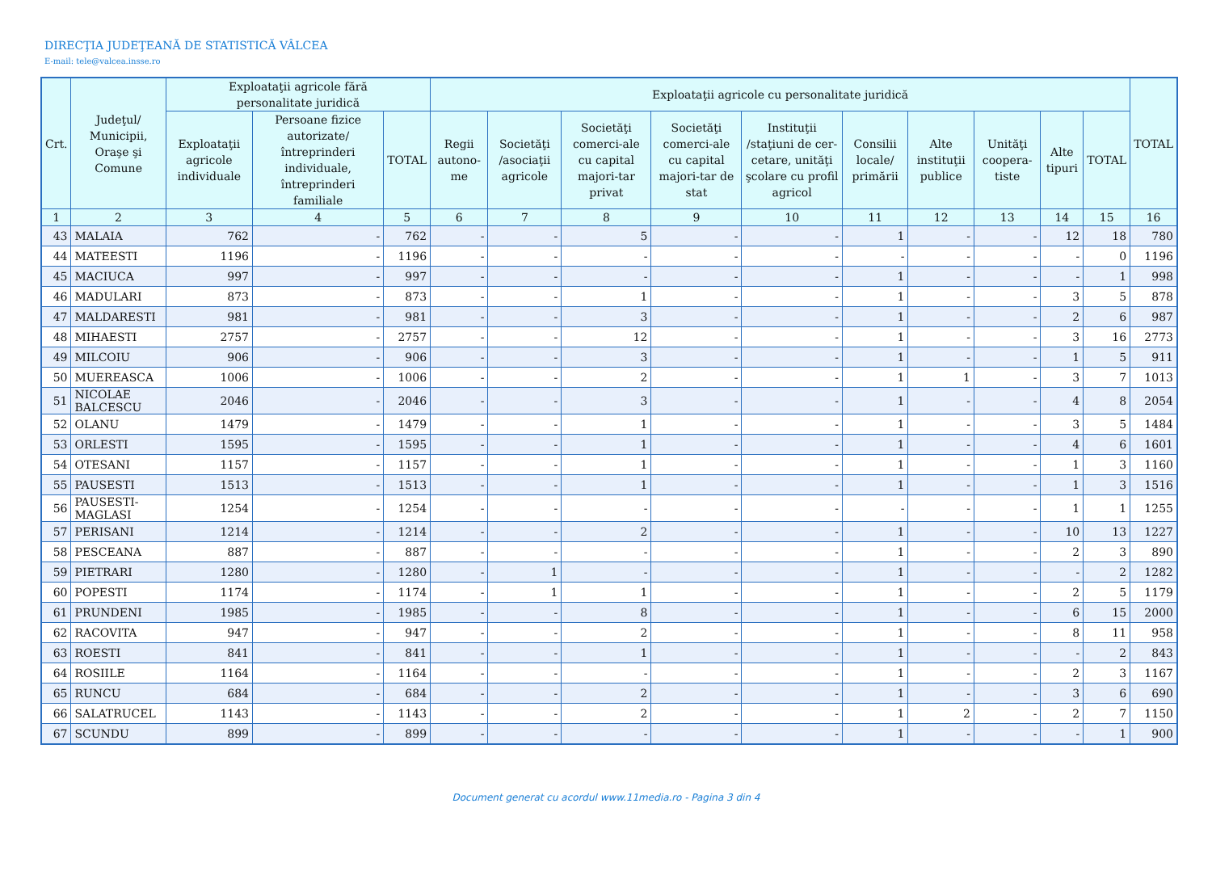DIRECŢIA JUDEŢEANĂ DE STATISTICĂ VÂLCEA
E-mail: tele@valcea.insse.ro
| Crt. | Judeţul/ Municipii, Oraşe şi Comune | Exploataţii agricole fără personalitate juridică | | | Exploataţii agricole cu personalitate juridică | | | | | | | | | | TOTAL |
| --- | --- | --- | --- | --- | --- | --- | --- | --- | --- | --- | --- | --- | --- | --- | --- |
| | | Exploataţii agricole individuale | Persoane fizice autorizate/ întreprinderi individuale, întreprinderi familiale | TOTAL | Regii autono-me | Societăţi /asociaţii agricole | Societăţi comerci-ale cu capital majori-tar privat | Societăţi comerci-ale cu capital majori-tar de stat | Instituţii /staţiuni de cer-cetare, unităţi şcolare cu profil agricol | Consilii locale/ primării | Alte instituţii publice | Unităţi coopera-tiste | Alte tipuri | TOTAL | |
| 1 | 2 | 3 | 4 | 5 | 6 | 7 | 8 | 9 | 10 | 11 | 12 | 13 | 14 | 15 | 16 |
| 43 | MALAIA | 762 | - | 762 | - | - | 5 | - | - | 1 | - | - | 12 | 18 | 780 |
| 44 | MATEESTI | 1196 | - | 1196 | - | - | - | - | - | - | - | - | - | 0 | 1196 |
| 45 | MACIUCA | 997 | - | 997 | - | - | - | - | - | 1 | - | - | - | 1 | 998 |
| 46 | MADULARI | 873 | - | 873 | - | - | 1 | - | - | 1 | - | - | 3 | 5 | 878 |
| 47 | MALDARESTI | 981 | - | 981 | - | - | 3 | - | - | 1 | - | - | 2 | 6 | 987 |
| 48 | MIHAESTI | 2757 | - | 2757 | - | - | 12 | - | - | 1 | - | - | 3 | 16 | 2773 |
| 49 | MILCOIU | 906 | - | 906 | - | - | 3 | - | - | 1 | - | - | 1 | 5 | 911 |
| 50 | MUEREASCA | 1006 | - | 1006 | - | - | 2 | - | - | 1 | 1 | - | 3 | 7 | 1013 |
| 51 | NICOLAE BALCESCU | 2046 | - | 2046 | - | - | 3 | - | - | 1 | - | - | 4 | 8 | 2054 |
| 52 | OLANU | 1479 | - | 1479 | - | - | 1 | - | - | 1 | - | - | 3 | 5 | 1484 |
| 53 | ORLESTI | 1595 | - | 1595 | - | - | 1 | - | - | 1 | - | - | 4 | 6 | 1601 |
| 54 | OTESANI | 1157 | - | 1157 | - | - | 1 | - | - | 1 | - | - | 1 | 3 | 1160 |
| 55 | PAUSESTI | 1513 | - | 1513 | - | - | 1 | - | - | 1 | - | - | 1 | 3 | 1516 |
| 56 | PAUSESTI-MAGLASI | 1254 | - | 1254 | - | - | - | - | - | - | - | - | 1 | 1 | 1255 |
| 57 | PERISANI | 1214 | - | 1214 | - | - | 2 | - | - | 1 | - | - | 10 | 13 | 1227 |
| 58 | PESCEANA | 887 | - | 887 | - | - | - | - | - | 1 | - | - | 2 | 3 | 890 |
| 59 | PIETRARI | 1280 | - | 1280 | - | 1 | - | - | - | 1 | - | - | - | 2 | 1282 |
| 60 | POPESTI | 1174 | - | 1174 | - | 1 | 1 | - | - | 1 | - | - | 2 | 5 | 1179 |
| 61 | PRUNDENI | 1985 | - | 1985 | - | - | 8 | - | - | 1 | - | - | 6 | 15 | 2000 |
| 62 | RACOVITA | 947 | - | 947 | - | - | 2 | - | - | 1 | - | - | 8 | 11 | 958 |
| 63 | ROESTI | 841 | - | 841 | - | - | 1 | - | - | 1 | - | - | - | 2 | 843 |
| 64 | ROSIILE | 1164 | - | 1164 | - | - | - | - | - | 1 | - | - | 2 | 3 | 1167 |
| 65 | RUNCU | 684 | - | 684 | - | - | 2 | - | - | 1 | - | - | 3 | 6 | 690 |
| 66 | SALATRUCEL | 1143 | - | 1143 | - | - | 2 | - | - | 1 | 2 | - | 2 | 7 | 1150 |
| 67 | SCUNDU | 899 | - | 899 | - | - | - | - | - | 1 | - | - | - | 1 | 900 |
Document generat cu acordul www.11media.ro - Pagina 3 din 4